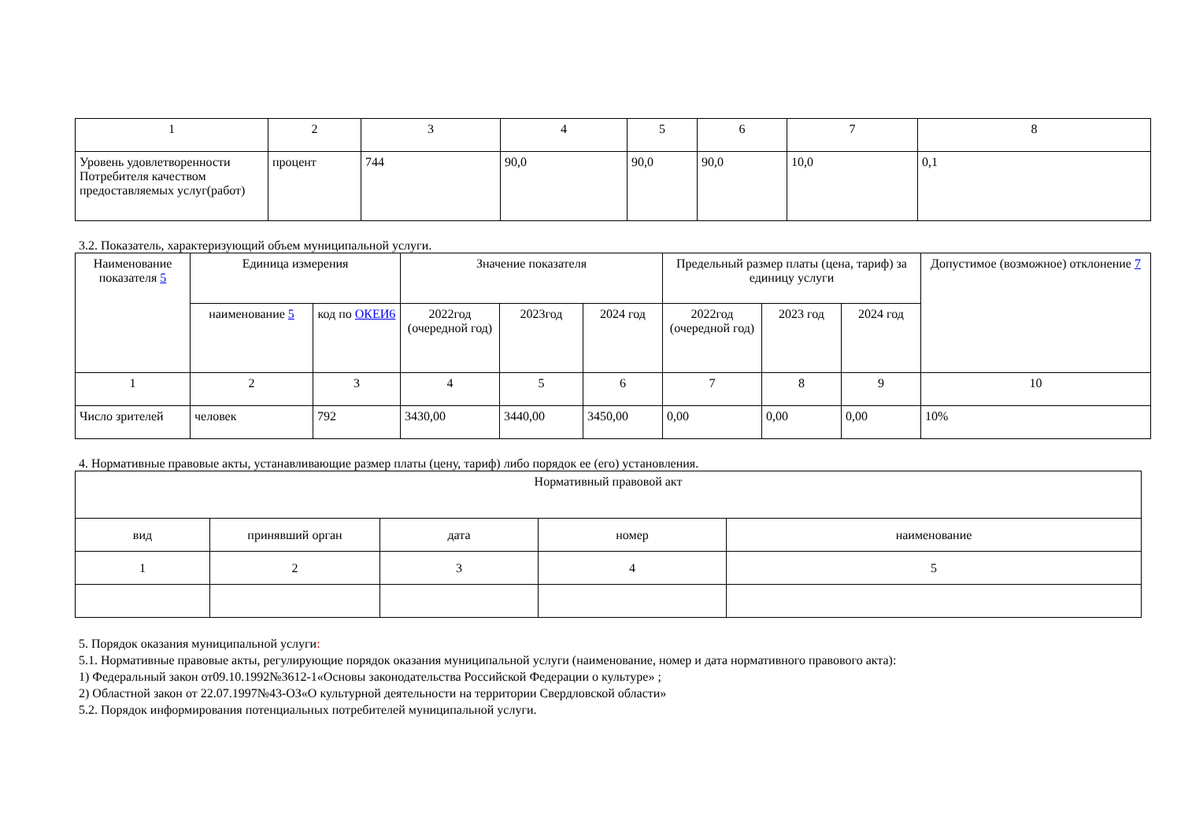| 1 | 2 | 3 | 4 | 5 | 6 | 7 | 8 |
| Уровень удовлетворенности Потребителя качеством предоставляемых услуг(работ) | процент | 744 | 90,0 | 90,0 | 90,0 | 10,0 | 0,1 |
3.2. Показатель, характеризующий объем муниципальной услуги.
| Наименование показателя 5 | Единица измерения | | Значение показателя | | | Предельный размер платы (цена, тариф) за единицу услуги | | | Допустимое (возможное) отклонение 7 |
| --- | --- | --- | --- | --- | --- | --- | --- | --- | --- |
| | наименование 5 | код по ОКЕИ6 | 2022год (очередной год) | 2023год | 2024 год | 2022год (очередной год) | 2023 год | 2024 год | |
| 1 | 2 | 3 | 4 | 5 | 6 | 7 | 8 | 9 | 10 |
| Число зрителей | человек | 792 | 3430,00 | 3440,00 | 3450,00 | 0,00 | 0,00 | 0,00 | 10% |
4. Нормативные правовые акты, устанавливающие размер платы (цену, тариф) либо порядок ее (его) установления.
| Нормативный правовой акт | | | | |
| вид | принявший орган | дата | номер | наименование |
| 1 | 2 | 3 | 4 | 5 |
5. Порядок оказания муниципальной услуги:
5.1. Нормативные правовые акты, регулирующие порядок оказания муниципальной услуги (наименование, номер и дата нормативного правового акта):
1) Федеральный закон от09.10.1992№3612-1«Основы законодательства Российской Федерации о культуре» ;
2) Областной закон от 22.07.1997№43-ОЗ«О культурной деятельности на территории Свердловской области»
5.2. Порядок информирования потенциальных потребителей муниципальной услуги.